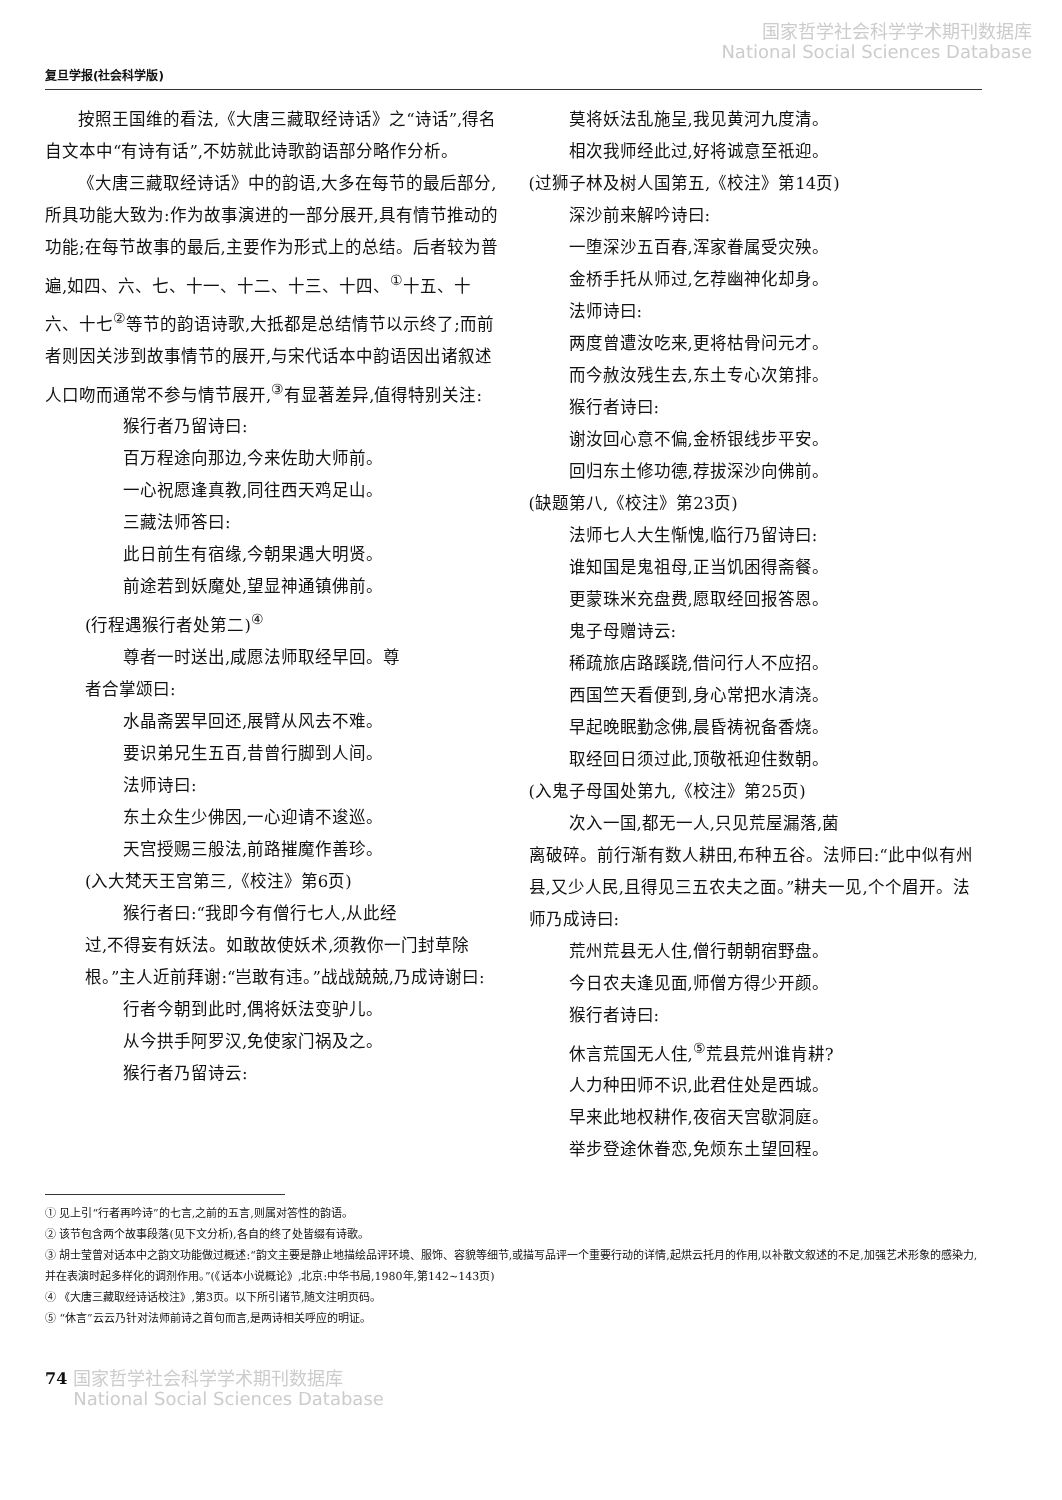国家哲学社会科学学术期刊数据库
National Social Sciences Database
复旦学报(社会科学版)
按照王国维的看法,《大唐三藏取经诗话》之“诗话”,得名自文本中“有诗有话”,不妨就此诗歌韵语部分略作分析。
《大唐三藏取经诗话》中的韵语,大多在每节的最后部分,所具功能大致为:作为故事演进的一部分展开,具有情节推动的功能;在每节故事的最后,主要作为形式上的总结。后者较为普遍,如四、六、七、十一、十二、十三、十四、<sup>①</sup>十五、十六、十七<sup>②</sup>等节的韵语诗歌,大抵都是总结情节以示终了;而前者则因关涉到故事情节的展开,与宋代话本中韵语因出诸叙述人口吻而通常不参与情节展开,<sup>③</sup>有显著差异,值得特别关注:
猴行者乃留诗曰:
百万程途向那边,今来佐助大师前。
一心祝愿逢真教,同往西天鸡足山。
三藏法师答曰:
此日前生有宿缘,今朝果遇大明贤。
前途若到妖魔处,望显神通镇佛前。
(行程遇猴行者处第二)<sup>④</sup>
尊者一时送出,咸愿法师取经早回。尊
者合掌颂曰:
水晶斋罢早回还,展臂从风去不难。
要识弟兄生五百,昔曾行脚到人间。
法师诗曰:
东土众生少佛因,一心迎请不逡巡。
天宫授赐三般法,前路摧魔作善珍。
(入大梵天王宫第三,《校注》第6页)
猴行者曰:“我即今有僧行七人,从此经
过,不得妄有妖法。如敢故使妖术,须教你一门封草除根。”主人近前拜谢:“岂敢有违。”战战兢兢,乃成诗谢曰:
行者今朝到此时,偶将妖法变驴儿。
从今拱手阿罗汉,免使家门祸及之。
猴行者乃留诗云:
莫将妖法乱施呈,我见黄河九度清。
相次我师经此过,好将诚意至祇迎。
(过狮子林及树人国第五,《校注》第14页)
深沙前来解吟诗曰:
一堕深沙五百春,浑家眷属受灾殃。
金桥手托从师过,乞荐幽神化却身。
法师诗曰:
两度曾遭汝吃来,更将枯骨问元才。
而今赦汝残生去,东土专心次第排。
猴行者诗曰:
谢汝回心意不偏,金桥银线步平安。
回归东土修功德,荐拔深沙向佛前。
(缺题第八,《校注》第23页)
法师七人大生惭愧,临行乃留诗曰:
谁知国是鬼祖母,正当饥困得斋餐。
更蒙珠米充盘费,愿取经回报答恩。
鬼子母赠诗云:
稀疏旅店路蹊跷,借问行人不应招。
西国竺天看便到,身心常把水清浇。
早起晚眠勤念佛,晨昏祷祝备香烧。
取经回日须过此,顶敬祇迎住数朝。
(入鬼子母国处第九,《校注》第25页)
次入一国,都无一人,只见荒屋漏落,菌
离破碎。前行渐有数人耕田,布种五谷。法师曰:“此中似有州县,又少人民,且得见三五农夫之面。”耕夫一见,个个眉开。法师乃成诗曰:
荒州荒县无人住,僧行朝朝宿野盘。
今日农夫逢见面,师僧方得少开颜。
猴行者诗曰:
休言荒国无人住,<sup>⑤</sup>荒县荒州谁肯耕?
人力种田师不识,此君住处是西城。
早来此地权耕作,夜宿天宫歇洞庭。
举步登途休眷恋,免烦东土望回程。
① 见上引“行者再吟诗”的七言,之前的五言,则属对答性的韵语。
② 该节包含两个故事段落(见下文分析),各自的终了处皆缀有诗歌。
③ 胡士莹曾对话本中之韵文功能做过概述:“韵文主要是静止地描绘品评环境、服饰、容貌等细节,或描写品评一个重要行动的详情,起烘云托月的作用,以补散文叙述的不足,加强艺术形象的感染力,并在表演时起多样化的调剂作用。”(《话本小说概论》,北京:中华书局,1980年,第142~143页)
④ 《大唐三藏取经诗话校注》,第3页。以下所引诸节,随文注明页码。
⑤ “休言”云云乃针对法师前诗之首句而言,是两诗相关呼应的明证。
74 国家哲学社会科学学术期刊数据库
National Social Sciences Database